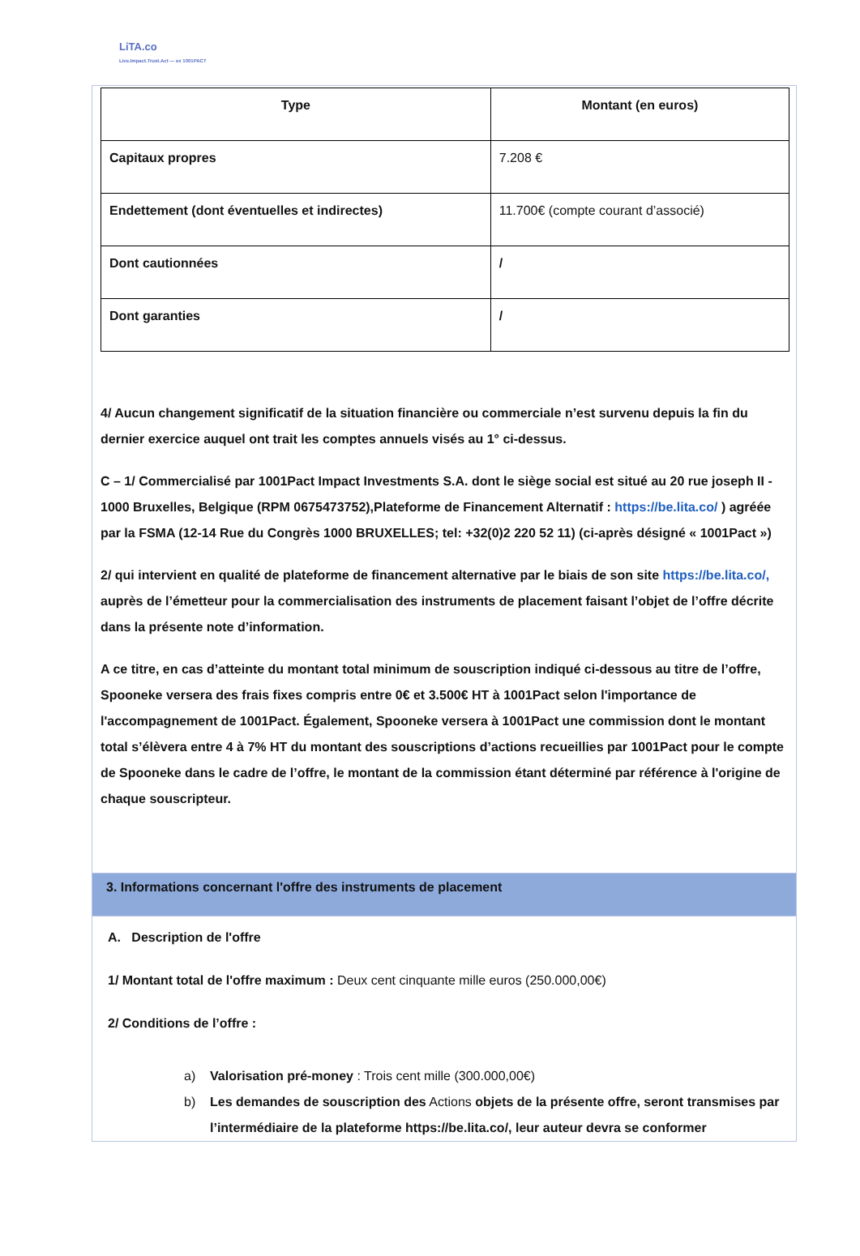LiTA.co
Live.Impact.Trust.Act — ex 1001PACT
| Type | Montant (en euros) |
| --- | --- |
| Capitaux propres | 7.208 € |
| Endettement (dont éventuelles et indirectes) | 11.700€ (compte courant d’associé) |
| Dont cautionnées | / |
| Dont garanties | / |
4/ Aucun changement significatif de la situation financière ou commerciale n’est survenu depuis la fin du dernier exercice auquel ont trait les comptes annuels visés au 1° ci-dessus.
C – 1/ Commercialisé par 1001Pact Impact Investments S.A. dont le siège social est situé au 20 rue joseph II - 1000 Bruxelles, Belgique (RPM 0675473752),Plateforme de Financement Alternatif : https://be.lita.co/ ) agréée par la FSMA (12-14 Rue du Congrès 1000 BRUXELLES; tel: +32(0)2 220 52 11) (ci-après désigné « 1001Pact »)
2/ qui intervient en qualité de plateforme de financement alternative par le biais de son site https://be.lita.co/, auprès de l’émetteur pour la commercialisation des instruments de placement faisant l’objet de l’offre décrite dans la présente note d’information.
A ce titre, en cas d’atteinte du montant total minimum de souscription indiqué ci-dessous au titre de l’offre, Spooneke versera des frais fixes compris entre 0€ et 3.500€ HT à 1001Pact selon l'importance de l'accompagnement de 1001Pact. Également, Spooneke versera à 1001Pact une commission dont le montant total s’élèvera entre 4 à 7% HT du montant des souscriptions d’actions recueillies par 1001Pact pour le compte de Spooneke dans le cadre de l’offre, le montant de la commission étant déterminé par référence à l'origine de chaque souscripteur.
3. Informations concernant l'offre des instruments de placement
A. Description de l'offre
1/ Montant total de l'offre maximum : Deux cent cinquante mille euros (250.000,00€)
2/ Conditions de l’offre :
a) Valorisation pré-money : Trois cent mille (300.000,00€)
b) Les demandes de souscription des Actions objets de la présente offre, seront transmises par l’intermédiaire de la plateforme https://be.lita.co/, leur auteur devra se conformer